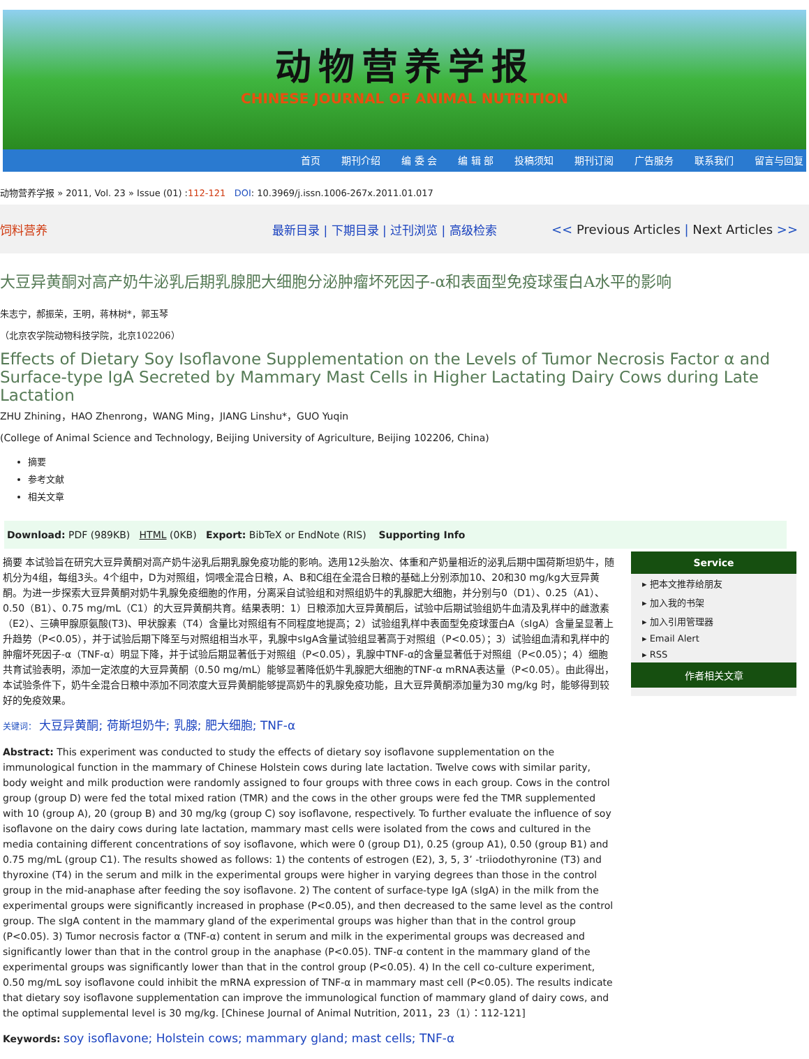动物营养学报
CHINESE JOURNAL OF ANIMAL NUTRITION
首页 期刊介绍 编 委 会 编 辑 部 投稿须知 期刊订阅 广告服务 联系我们 留言与回复
动物营养学报 » 2011, Vol. 23 » Issue (01) :112-121 DOI: 10.3969/j.issn.1006-267x.2011.01.017
饲料营养 最新目录 | 下期目录 | 过刊浏览 | 高级检索
<< Previous Articles | Next Articles >>
大豆异黄酮对高产奶牛泌乳后期乳腺肥大细胞分泌肿瘤坏死因子-α和表面型免疫球蛋白A水平的影响
朱志宁，郝振荣，王明，蒋林树*，郭玉琴
（北京农学院动物科技学院，北京102206）
Effects of Dietary Soy Isoflavone Supplementation on the Levels of Tumor Necrosis Factor α and Surface-type IgA Secreted by Mammary Mast Cells in Higher Lactating Dairy Cows during Late Lactation
ZHU Zhining，HAO Zhenrong，WANG Ming，JIANG Linshu*，GUO Yuqin
(College of Animal Science and Technology, Beijing University of Agriculture, Beijing 102206, China)
摘要
参考文献
相关文章
Download: PDF (989KB) HTML (0KB) Export: BibTeX or EndNote (RIS) Supporting Info
摘要 本试验旨在研究大豆异黄酮对高产奶牛泌乳后期乳腺免疫功能的影响。选用12头胎次、体重和产奶量相近的泌乳后期中国荷斯坦奶牛，随机分为4组，每组3头。4个组中，D为对照组，饲喂全混合日粮，A、B和C组在全混合日粮的基础上分别添加10、20和30 mg/kg大豆异黄酮。为进一步探索大豆异黄酮对奶牛乳腺免疫细胞的作用，分离采自试验组和对照组奶牛的乳腺肥大细胞，并分别与0（D1）、0.25（A1）、0.50（B1）、0.75 mg/mL（C1）的大豆异黄酮共育。结果表明：1）日粮添加大豆异黄酮后，试验中后期试验组奶牛血清及乳样中的雌激素（E2）、三碘甲腺原氨酸(T3)、甲状腺素（T4）含量比对照组有不同程度地提高；2）试验组乳样中表面型免疫球蛋白A（sIgA）含量呈显著上升趋势（P<0.05），并于试验后期下降至与对照组相当水平，乳腺中sIgA含量试验组显著高于对照组（P<0.05）；3）试验组血清和乳样中的肿瘤坏死因子-α（TNF-α）明显下降，并于试验后期显著低于对照组（P<0.05），乳腺中TNF-α的含量显著低于对照组（P<0.05）；4）细胞共育试验表明，添加一定浓度的大豆异黄酮（0.50 mg/mL）能够显著降低奶牛乳腺肥大细胞的TNF-α mRNA表达量（P<0.05）。由此得出，本试验条件下，奶牛全混合日粮中添加不同浓度大豆异黄酮能够提高奶牛的乳腺免疫功能，且大豆异黄酮添加量为30 mg/kg 时，能够得到较好的免疫效果。
关键词： 大豆异黄酮; 荷斯坦奶牛; 乳腺; 肥大细胞; TNF-α
Abstract: This experiment was conducted to study the effects of dietary soy isoflavone supplementation on the immunological function in the mammary of Chinese Holstein cows during late lactation. Twelve cows with similar parity, body weight and milk production were randomly assigned to four groups with three cows in each group. Cows in the control group (group D) were fed the total mixed ration (TMR) and the cows in the other groups were fed the TMR supplemented with 10 (group A), 20 (group B) and 30 mg/kg (group C) soy isoflavone, respectively. To further evaluate the influence of soy isoflavone on the dairy cows during late lactation, mammary mast cells were isolated from the cows and cultured in the media containing different concentrations of soy isoflavone, which were 0 (group D1), 0.25 (group A1), 0.50 (group B1) and 0.75 mg/mL (group C1). The results showed as follows: 1) the contents of estrogen (E2), 3, 5, 3’ -triiodothyronine (T3) and thyroxine (T4) in the serum and milk in the experimental groups were higher in varying degrees than those in the control group in the mid-anaphase after feeding the soy isoflavone. 2) The content of surface-type IgA (sIgA) in the milk from the experimental groups were significantly increased in prophase (P<0.05), and then decreased to the same level as the control group. The sIgA content in the mammary gland of the experimental groups was higher than that in the control group (P<0.05). 3) Tumor necrosis factor α (TNF-α) content in serum and milk in the experimental groups was decreased and significantly lower than that in the control group in the anaphase (P<0.05). TNF-α content in the mammary gland of the experimental groups was significantly lower than that in the control group (P<0.05). 4) In the cell co-culture experiment, 0.50 mg/mL soy isoflavone could inhibit the mRNA expression of TNF-α in mammary mast cell (P<0.05). The results indicate that dietary soy isoflavone supplementation can improve the immunological function of mammary gland of dairy cows, and the optimal supplemental level is 30 mg/kg. [Chinese Journal of Animal Nutrition, 2011，23（1）：112-121]
Keywords: soy isoflavone; Holstein cows; mammary gland; mast cells; TNF-α
Service
▸ 把本文推荐给朋友
▸ 加入我的书架
▸ 加入引用管理器
▸ Email Alert
▸ RSS
作者相关文章